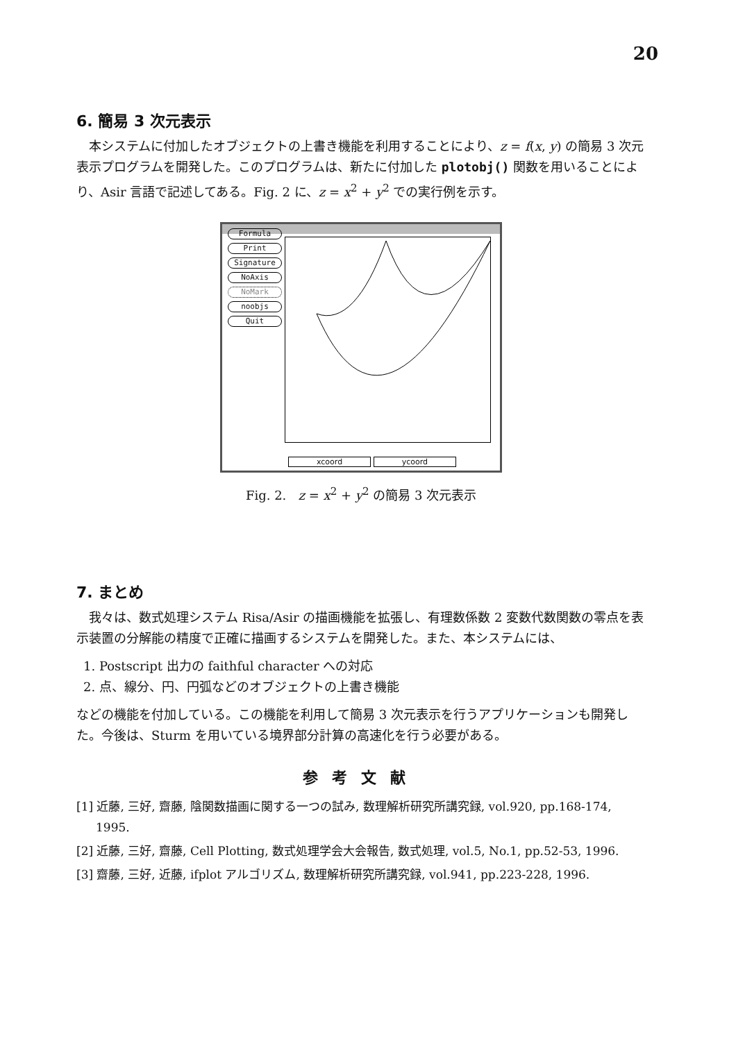20
6. 簡易 3 次元表示
本システムに付加したオブジェクトの上書き機能を利用することにより、z = f(x, y) の簡易 3 次元表示プログラムを開発した。このプログラムは、新たに付加した plotobj() 関数を用いることにより、Asir 言語で記述してある。Fig. 2 に、z = x<sup>2</sup> + y<sup>2</sup> での実行例を示す。
Formula
Print
Signature
NoAxis
NoMark
noobjs
Quit
xcoord ycoord
Fig. 2. z = x<sup>2</sup> + y<sup>2</sup> の簡易 3 次元表示
7. まとめ
我々は、数式処理システム Risa/Asir の描画機能を拡張し、有理数係数 2 変数代数関数の零点を表示装置の分解能の精度で正確に描画するシステムを開発した。また、本システムには、
1. Postscript 出力の faithful character への対応
2. 点、線分、円、円弧などのオブジェクトの上書き機能
などの機能を付加している。この機能を利用して簡易 3 次元表示を行うアプリケーションも開発した。今後は、Sturm を用いている境界部分計算の高速化を行う必要がある。
参考文献
[1] 近藤, 三好, 齋藤, 陰関数描画に関する一つの試み, 数理解析研究所講究録, vol.920, pp.168-174, 1995.
[2] 近藤, 三好, 齋藤, Cell Plotting, 数式処理学会大会報告, 数式処理, vol.5, No.1, pp.52-53, 1996.
[3] 齋藤, 三好, 近藤, ifplot アルゴリズム, 数理解析研究所講究録, vol.941, pp.223-228, 1996.